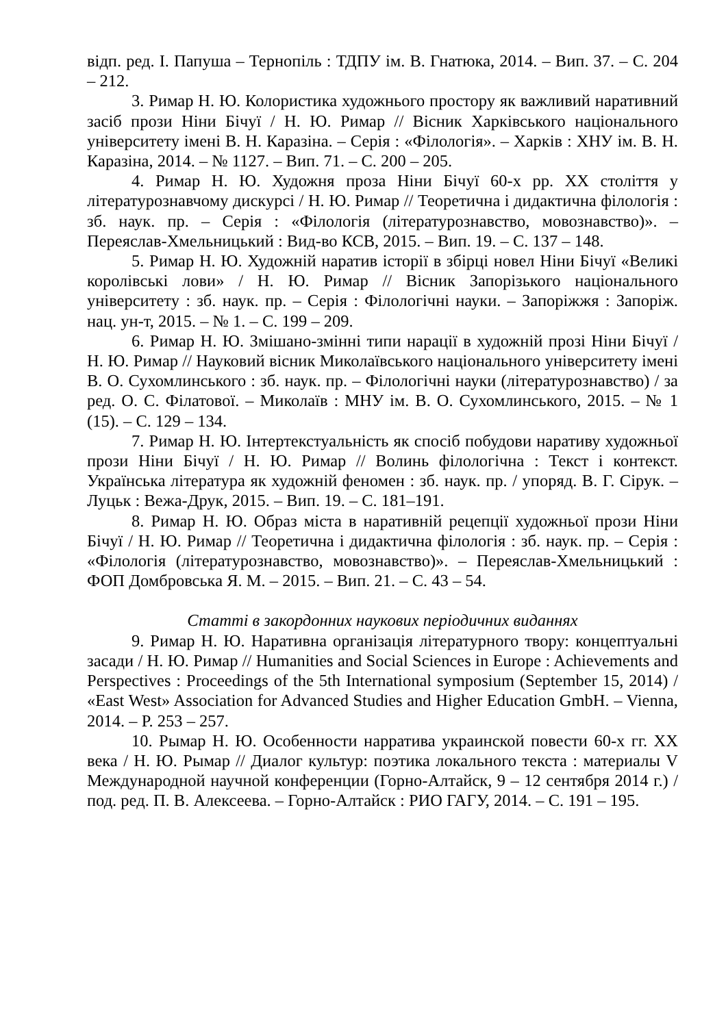відп. ред. І. Папуша – Тернопіль : ТДПУ ім. В. Гнатюка, 2014. – Вип. 37. – С. 204 – 212.
3. Римар Н. Ю. Колористика художнього простору як важливий наративний засіб прози Ніни Бічуї / Н. Ю. Римар // Вісник Харківського національного університету імені В. Н. Каразіна. – Серія : «Філологія». – Харків : ХНУ ім. В. Н. Каразіна, 2014. – № 1127. – Вип. 71. – С. 200 – 205.
4. Римар Н. Ю. Художня проза Ніни Бічуї 60-х рр. ХХ століття у літературознавчому дискурсі / Н. Ю. Римар // Теоретична і дидактична філологія : зб. наук. пр. – Серія : «Філологія (літературознавство, мовознавство)». – Переяслав-Хмельницький : Вид-во КСВ, 2015. – Вип. 19. – С. 137 – 148.
5. Римар Н. Ю. Художній наратив історії в збірці новел Ніни Бічуї «Великі королівські лови» / Н. Ю. Римар // Вісник Запорізького національного університету : зб. наук. пр. – Серія : Філологічні науки. – Запоріжжя : Запоріж. нац. ун-т, 2015. – № 1. – С. 199 – 209.
6. Римар Н. Ю. Змішано-змінні типи нарації в художній прозі Ніни Бічуї / Н. Ю. Римар // Науковий вісник Миколаївського національного університету імені В. О. Сухомлинського : зб. наук. пр. – Філологічні науки (літературознавство) / за ред. О. С. Філатової. – Миколаїв : МНУ ім. В. О. Сухомлинського, 2015. – № 1 (15). – С. 129 – 134.
7. Римар Н. Ю. Інтертекстуальність як спосіб побудови наративу художньої прози Ніни Бічуї / Н. Ю. Римар // Волинь філологічна : Текст і контекст. Українська література як художній феномен : зб. наук. пр. / упоряд. В. Г. Сірук. – Луцьк : Вежа-Друк, 2015. – Вип. 19. – С. 181–191.
8. Римар Н. Ю. Образ міста в наративній рецепції художньої прози Ніни Бічуї / Н. Ю. Римар // Теоретична і дидактична філологія : зб. наук. пр. – Серія : «Філологія (літературознавство, мовознавство)». – Переяслав-Хмельницький : ФОП Домбровська Я. М. – 2015. – Вип. 21. – С. 43 – 54.
Статті в закордонних наукових періодичних виданнях
9. Римар Н. Ю. Наративна організація літературного твору: концептуальні засади / Н. Ю. Римар // Humanities and Social Sciences in Europe : Achievements and Perspectives : Proceedings of the 5th International symposium (September 15, 2014) / «East West» Association for Advanced Studies and Higher Education GmbH. – Vienna, 2014. – P. 253 – 257.
10. Рымар Н. Ю. Особенности нарратива украинской повести 60-х гг. ХХ века / Н. Ю. Рымар // Диалог культур: поэтика локального текста : материалы V Международной научной конференции (Горно-Алтайск, 9 – 12 сентября 2014 г.) / под. ред. П. В. Алексеева. – Горно-Алтайск : РИО ГАГУ, 2014. – С. 191 – 195.